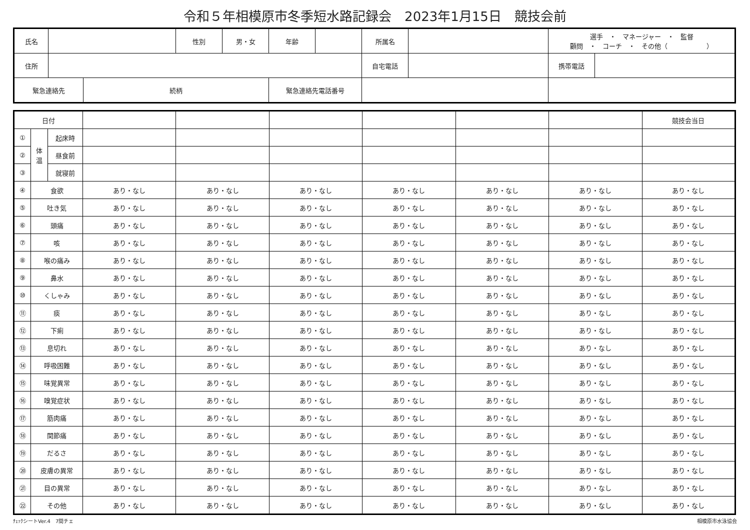令和５年相模原市冬季短水路記録会　2023年1月15日　競技会前
| 氏名 | | | 性別 | 男・女 | 年齢 | | 所属名 | | 選手 ・ マネージャー ・ 監督 顧問 ・ コーチ ・ その他（ ） | |
| 住所 | | | | | | | 自宅電話 | | 携帯電話 | |
| 緊急連絡先 | | 続柄 | | | 緊急連絡先電話番号 | | | | | |
| 日付 | | | | | | | | | 競技会当日 |
| ① | 体 温 | 起床時 | | | | | | | |
| ② | | 昼食前 | | | | | | | |
| ③ | | 就寝前 | | | | | | | |
| ④ | 食欲 | | あり・なし | あり・なし | あり・なし | あり・なし | あり・なし | あり・なし | あり・なし |
| ⑤ | 吐き気 | | あり・なし | あり・なし | あり・なし | あり・なし | あり・なし | あり・なし | あり・なし |
| ⑥ | 頭痛 | | あり・なし | あり・なし | あり・なし | あり・なし | あり・なし | あり・なし | あり・なし |
| ⑦ | 咳 | | あり・なし | あり・なし | あり・なし | あり・なし | あり・なし | あり・なし | あり・なし |
| ⑧ | 喉の痛み | | あり・なし | あり・なし | あり・なし | あり・なし | あり・なし | あり・なし | あり・なし |
| ⑨ | 鼻水 | | あり・なし | あり・なし | あり・なし | あり・なし | あり・なし | あり・なし | あり・なし |
| ⑩ | くしゃみ | | あり・なし | あり・なし | あり・なし | あり・なし | あり・なし | あり・なし | あり・なし |
| ⑪ | 痰 | | あり・なし | あり・なし | あり・なし | あり・なし | あり・なし | あり・なし | あり・なし |
| ⑫ | 下痢 | | あり・なし | あり・なし | あり・なし | あり・なし | あり・なし | あり・なし | あり・なし |
| ⑬ | 息切れ | | あり・なし | あり・なし | あり・なし | あり・なし | あり・なし | あり・なし | あり・なし |
| ⑭ | 呼吸困難 | | あり・なし | あり・なし | あり・なし | あり・なし | あり・なし | あり・なし | あり・なし |
| ⑮ | 味覚異常 | | あり・なし | あり・なし | あり・なし | あり・なし | あり・なし | あり・なし | あり・なし |
| ⑯ | 嗅覚症状 | | あり・なし | あり・なし | あり・なし | あり・なし | あり・なし | あり・なし | あり・なし |
| ⑰ | 筋肉痛 | | あり・なし | あり・なし | あり・なし | あり・なし | あり・なし | あり・なし | あり・なし |
| ⑱ | 関節痛 | | あり・なし | あり・なし | あり・なし | あり・なし | あり・なし | あり・なし | あり・なし |
| ⑲ | だるさ | | あり・なし | あり・なし | あり・なし | あり・なし | あり・なし | あり・なし | あり・なし |
| ⑳ | 皮膚の異常 | | あり・なし | あり・なし | あり・なし | あり・なし | あり・なし | あり・なし | あり・なし |
| ㉑ | 目の異常 | | あり・なし | あり・なし | あり・なし | あり・なし | あり・なし | あり・なし | あり・なし |
| ㉒ | その他 | | あり・なし | あり・なし | あり・なし | あり・なし | あり・なし | あり・なし | あり・なし |
ﾁｪｯｸシートVer.4　7間チェ 相模原市水泳協会